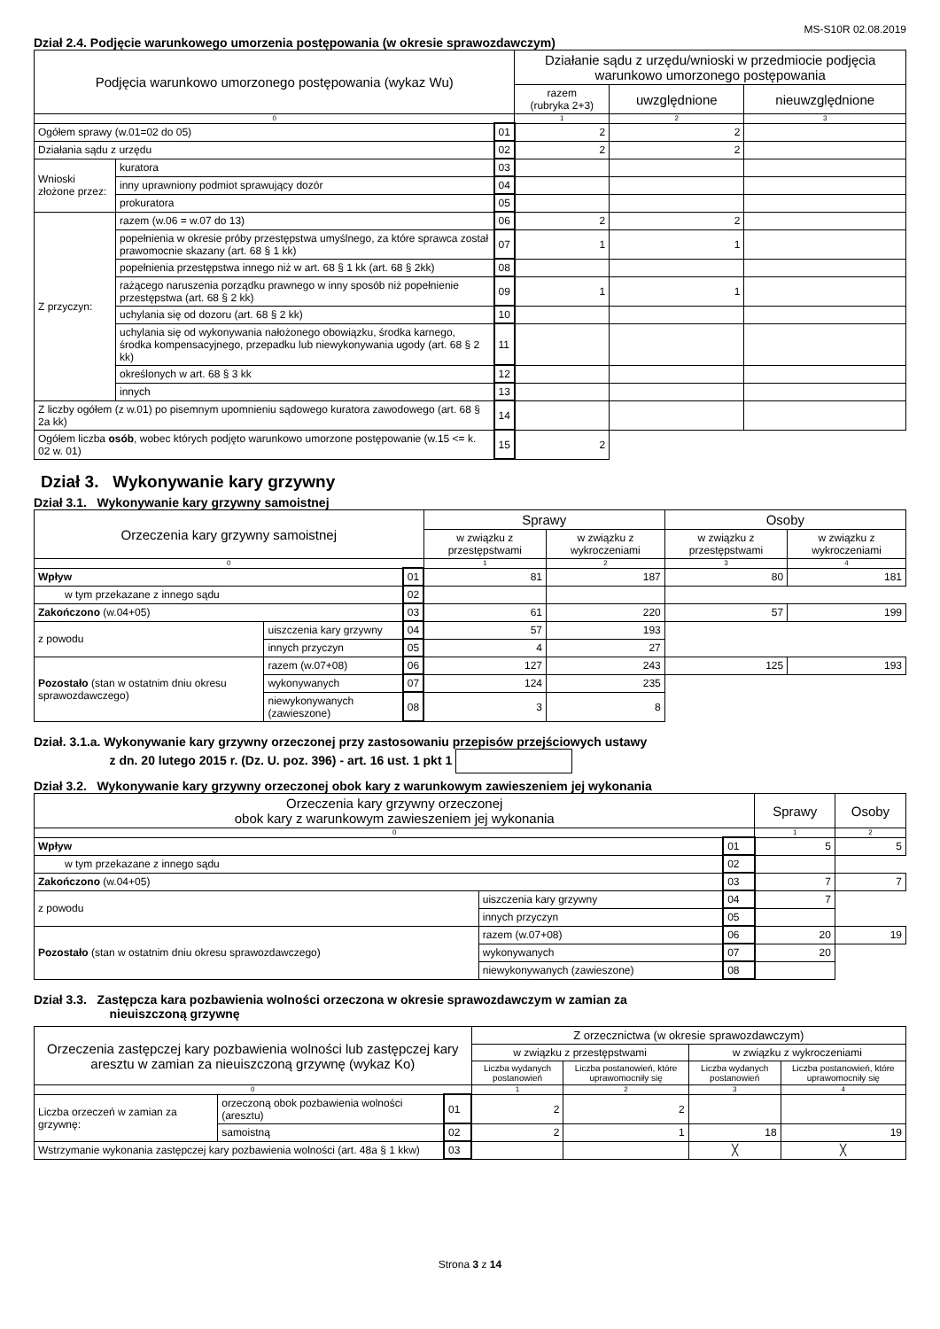MS-S10R 02.08.2019
Dział 2.4. Podjęcie warunkowego umorzenia postępowania (w okresie sprawozdawczym)
| Podjęcia warunkowo umorzonego postępowania (wykaz Wu) | | | Działanie sądu z urzędu/wnioski w przedmiocie podjęcia warunkowo umorzonego postępowania | | |
| --- | --- | --- | --- | --- | --- |
| | | | razem (rubryka 2+3) | uwzględnione | nieuwzględnione |
| 0 | | | 1 | 2 | 3 |
| Ogółem sprawy (w.01=02 do 05) | | 01 | 2 | 2 | |
| Działania sądu z urzędu | | 02 | 2 | 2 | |
| Wnioski złożone przez: | kuratora | 03 | | | |
| | inny uprawniony podmiot sprawujący dozór | 04 | | | |
| | prokuratora | 05 | | | |
| Z przyczyn: | razem (w.06 = w.07 do 13) | 06 | 2 | 2 | |
| | popełnienia w okresie próby przestępstwa umyślnego, za które sprawca został prawomocnie skazany (art. 68 § 1 kk) | 07 | 1 | 1 | |
| | popełnienia przestępstwa innego niż w art. 68 § 1 kk (art. 68 § 2kk) | 08 | | | |
| | rażącego naruszenia porządku prawnego w inny sposób niż popełnienie przestępstwa (art. 68 § 2 kk) | 09 | 1 | 1 | |
| | uchylania się od dozoru (art. 68 § 2 kk) | 10 | | | |
| | uchylania się od wykonywania nałożonego obowiązku, środka karnego, środka kompensacyjnego, przepadku lub niewykonywania ugody (art. 68 § 2 kk) | 11 | | | |
| | określonych w art. 68 § 3 kk | 12 | | | |
| | innych | 13 | | | |
| Z liczby ogółem (z w.01) po pisemnym upomnieniu sądowego kuratora zawodowego (art. 68 § 2a kk) | | 14 | | | |
| Ogółem liczba osób , wobec których podjęto warunkowo umorzone postępowanie (w.15 <= k. 02 w. 01) | | 15 | 2 | | |
Dział 3. Wykonywanie kary grzywny
Dział 3.1. Wykonywanie kary grzywny samoistnej
| Orzeczenia kary grzywny samoistnej | | | | Sprawy | | Osoby | |
| --- | --- | --- | --- | --- | --- | --- | --- |
| | | | | w związku z przestępstwami | w związku z wykroczeniami | w związku z przestępstwami | w związku z wykroczeniami |
| 0 | | | | 1 | 2 | 3 | 4 |
| Wpływ | | | 01 | 81 | 187 | 80 | 181 |
| w tym przekazane z innego sądu | | | 02 | | | | |
| Zakończono (w.04+05) | | | 03 | 61 | 220 | 57 | 199 |
| z powodu | uiszczenia kary grzywny | | 04 | 57 | 193 | | |
| | innych przyczyn | | 05 | 4 | 27 | | |
| Pozostało (stan w ostatnim dniu okresu sprawozdawczego) | | razem (w.07+08) | 06 | 127 | 243 | 125 | 193 |
| | | wykonywanych | 07 | 124 | 235 | | |
| | | niewykonywanych (zawieszone) | 08 | 3 | 8 | | |
Dział. 3.1.a. Wykonywanie kary grzywny orzeczonej przy zastosowaniu przepisów przejściowych ustawy
z dn. 20 lutego 2015 r. (Dz. U. poz. 396) - art. 16 ust. 1 pkt 1
Dział 3.2. Wykonywanie kary grzywny orzeczonej obok kary z warunkowym zawieszeniem jej wykonania
| Orzeczenia kary grzywny orzeczonej obok kary z warunkowym zawieszeniem jej wykonania | | | | Sprawy | Osoby |
| --- | --- | --- | --- | --- | --- |
| 0 | | | | 1 | 2 |
| Wpływ | | | 01 | 5 | 5 |
| w tym przekazane z innego sądu | | | 02 | | |
| Zakończono (w.04+05) | | | 03 | 7 | 7 |
| z powodu | uiszczenia kary grzywny | | 04 | 7 | |
| | innych przyczyn | | 05 | | |
| Pozostało (stan w ostatnim dniu okresu sprawozdawczego) | | razem (w.07+08) | 06 | 20 | 19 |
| | | wykonywanych | 07 | 20 | |
| | | niewykonywanych (zawieszone) | 08 | | |
Dział 3.3. Zastępcza kara pozbawienia wolności orzeczona w okresie sprawozdawczym w zamian za
nieuiszczoną grzywnę
| Orzeczenia zastępczej kary pozbawienia wolności lub zastępczej kary aresztu w zamian za nieuiszczoną grzywnę (wykaz Ko) | | | Z orzecznictwa (w okresie sprawozdawczym) | | | |
| --- | --- | --- | --- | --- | --- | --- |
| | | | w związku z przestępstwami | | w związku z wykroczeniami | |
| | | | Liczba wydanych postanowień | Liczba postanowień, które uprawomocniły się | Liczba wydanych postanowień | Liczba postanowień, które uprawomocniły się |
| 0 | | | 1 | 2 | 3 | 4 |
| Liczba orzeczeń w zamian za grzywnę: | orzeczoną obok pozbawienia wolności (aresztu) | 01 | 2 | 2 | | |
| | samoistną | 02 | 2 | 1 | 18 | 19 |
| Wstrzymanie wykonania zastępczej kary pozbawienia wolności (art. 48a § 1 kkw) | | 03 | | | ╳ | ╳ |
Strona 3 z 14